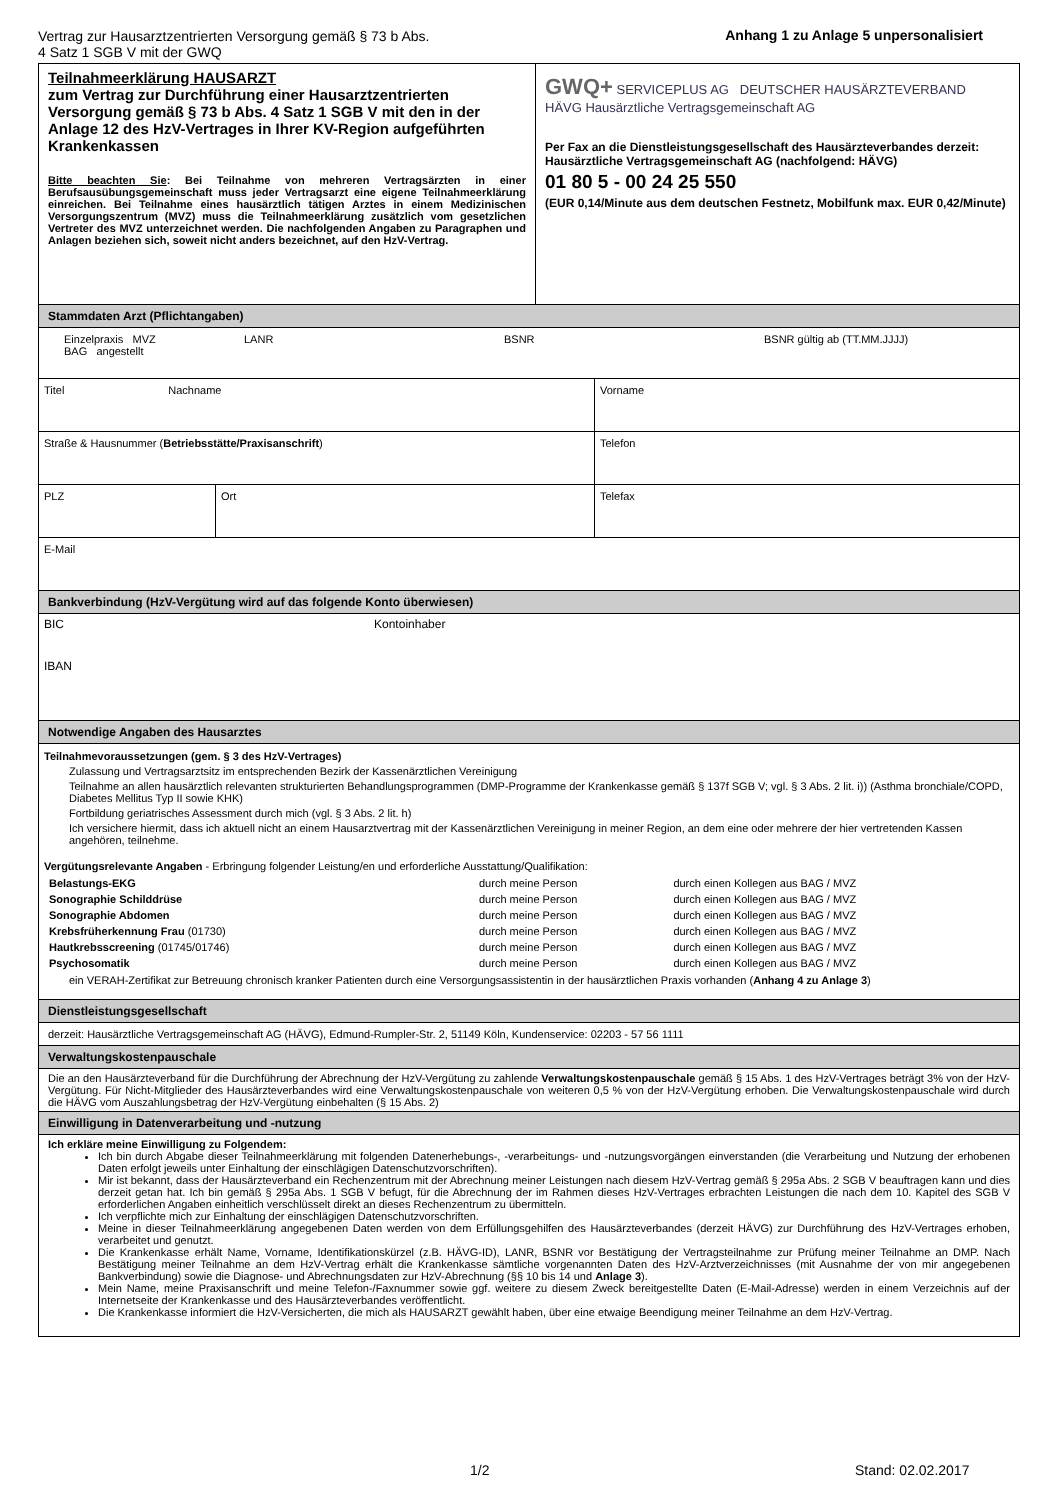Vertrag zur Hausarztzentrierten Versorgung gemäß § 73 b Abs.
4 Satz 1 SGB V mit der GWQ
Anhang 1 zu Anlage 5 unpersonalisiert
Teilnahmeerklärung HAUSARZT
zum Vertrag zur Durchführung einer Hausarztzentrierten Versorgung gemäß § 73 b Abs. 4 Satz 1 SGB V mit den in der Anlage 12 des HzV-Vertrages in Ihrer KV-Region aufgeführten Krankenkassen
Bitte beachten Sie: Bei Teilnahme von mehreren Vertragsärzten in einer Berufsausübungsgemeinschaft muss jeder Vertragsarzt eine eigene Teilnahmeerklärung einreichen. Bei Teilnahme eines hausärztlich tätigen Arztes in einem Medizinischen Versorgungszentrum (MVZ) muss die Teilnahmeerklärung zusätzlich vom gesetzlichen Vertreter des MVZ unterzeichnet werden. Die nachfolgenden Angaben zu Paragraphen und Anlagen beziehen sich, soweit nicht anders bezeichnet, auf den HzV-Vertrag.
GWQ+ SERVICEPLUS AG DEUTSCHER HAUSÄRZTEVERBAND HÄVG Hausärztliche Vertragsgemeinschaft AG
Per Fax an die Dienstleistungsgesellschaft des Hausärzteverbandes derzeit: Hausärztliche Vertragsgemeinschaft AG (nachfolgend: HÄVG)
01 80 5 - 00 24 25 550
(EUR 0,14/Minute aus dem deutschen Festnetz, Mobilfunk max. EUR 0,42/Minute)
Stammdaten Arzt (Pflichtangaben)
Einzelpraxis MVZ
BAG angestellt
LANR BSNR BSNR gültig ab (TT.MM.JJJJ)
Titel Nachname Vorname
Straße & Hausnummer (Betriebsstätte/Praxisanschrift) Telefon
PLZ Ort Telefax
E-Mail
Bankverbindung (HzV-Vergütung wird auf das folgende Konto überwiesen)
BIC Kontoinhaber
IBAN
Notwendige Angaben des Hausarztes
Teilnahmevoraussetzungen (gem. § 3 des HzV-Vertrages)
Zulassung und Vertragsarztsitz im entsprechenden Bezirk der Kassenärztlichen Vereinigung
Teilnahme an allen hausärztlich relevanten strukturierten Behandlungsprogrammen (DMP-Programme der Krankenkasse gemäß § 137f SGB V; vgl. § 3 Abs. 2 lit. i)) (Asthma bronchiale/COPD, Diabetes Mellitus Typ II sowie KHK)
Fortbildung geriatrisches Assessment durch mich (vgl. § 3 Abs. 2 lit. h)
Ich versichere hiermit, dass ich aktuell nicht an einem Hausarztvertrag mit der Kassenärztlichen Vereinigung in meiner Region, an dem eine oder mehrere der hier vertretenden Kassen angehören, teilnehme.
Vergütungsrelevante Angaben - Erbringung folgender Leistung/en und erforderliche Ausstattung/Qualifikation:
| Belastungs-EKG | durch meine Person | durch einen Kollegen aus BAG / MVZ |
| Sonographie Schilddrüse | durch meine Person | durch einen Kollegen aus BAG / MVZ |
| Sonographie Abdomen | durch meine Person | durch einen Kollegen aus BAG / MVZ |
| Krebsfrüherkennung Frau (01730) | durch meine Person | durch einen Kollegen aus BAG / MVZ |
| Hautkrebsscreening (01745/01746) | durch meine Person | durch einen Kollegen aus BAG / MVZ |
| Psychosomatik | durch meine Person | durch einen Kollegen aus BAG / MVZ |
ein VERAH-Zertifikat zur Betreuung chronisch kranker Patienten durch eine Versorgungsassistentin in der hausärztlichen Praxis vorhanden (Anhang 4 zu Anlage 3)
Dienstleistungsgesellschaft
derzeit: Hausärztliche Vertragsgemeinschaft AG (HÄVG), Edmund-Rumpler-Str. 2, 51149 Köln, Kundenservice: 02203 - 57 56 1111
Verwaltungskostenpauschale
Die an den Hausärzteverband für die Durchführung der Abrechnung der HzV-Vergütung zu zahlende Verwaltungskostenpauschale gemäß § 15 Abs. 1 des HzV-Vertrages beträgt 3% von der HzV-Vergütung. Für Nicht-Mitglieder des Hausärzteverbandes wird eine Verwaltungskostenpauschale von weiteren 0,5 % von der HzV-Vergütung erhoben. Die Verwaltungskostenpauschale wird durch die HÄVG vom Auszahlungsbetrag der HzV-Vergütung einbehalten (§ 15 Abs. 2)
Einwilligung in Datenverarbeitung und -nutzung
Ich erkläre meine Einwilligung zu Folgendem:
Ich bin durch Abgabe dieser Teilnahmeerklärung mit folgenden Datenerhebungs-, -verarbeitungs- und -nutzungsvorgängen einverstanden (die Verarbeitung und Nutzung der erhobenen Daten erfolgt jeweils unter Einhaltung der einschlägigen Datenschutzvorschriften).
Mir ist bekannt, dass der Hausärzteverband ein Rechenzentrum mit der Abrechnung meiner Leistungen nach diesem HzV-Vertrag gemäß § 295a Abs. 2 SGB V beauftragen kann und dies derzeit getan hat. Ich bin gemäß § 295a Abs. 1 SGB V befugt, für die Abrechnung der im Rahmen dieses HzV-Vertrages erbrachten Leistungen die nach dem 10. Kapitel des SGB V erforderlichen Angaben einheitlich verschlüsselt direkt an dieses Rechenzentrum zu übermitteln.
Ich verpflichte mich zur Einhaltung der einschlägigen Datenschutzvorschriften.
Meine in dieser Teilnahmeerklärung angegebenen Daten werden von dem Erfüllungsgehilfen des Hausärzteverbandes (derzeit HÄVG) zur Durchführung des HzV-Vertrages erhoben, verarbeitet und genutzt.
Die Krankenkasse erhält Name, Vorname, Identifikationskürzel (z.B. HÄVG-ID), LANR, BSNR vor Bestätigung der Vertragsteilnahme zur Prüfung meiner Teilnahme an DMP. Nach Bestätigung meiner Teilnahme an dem HzV-Vertrag erhält die Krankenkasse sämtliche vorgenannten Daten des HzV-Arztverzeichnisses (mit Ausnahme der von mir angegebenen Bankverbindung) sowie die Diagnose- und Abrechnungsdaten zur HzV-Abrechnung (§§ 10 bis 14 und Anlage 3).
Mein Name, meine Praxisanschrift und meine Telefon-/Faxnummer sowie ggf. weitere zu diesem Zweck bereitgestellte Daten (E-Mail-Adresse) werden in einem Verzeichnis auf der Internetseite der Krankenkasse und des Hausärzteverbandes veröffentlicht.
Die Krankenkasse informiert die HzV-Versicherten, die mich als HAUSARZT gewählt haben, über eine etwaige Beendigung meiner Teilnahme an dem HzV-Vertrag.
1/2 Stand: 02.02.2017